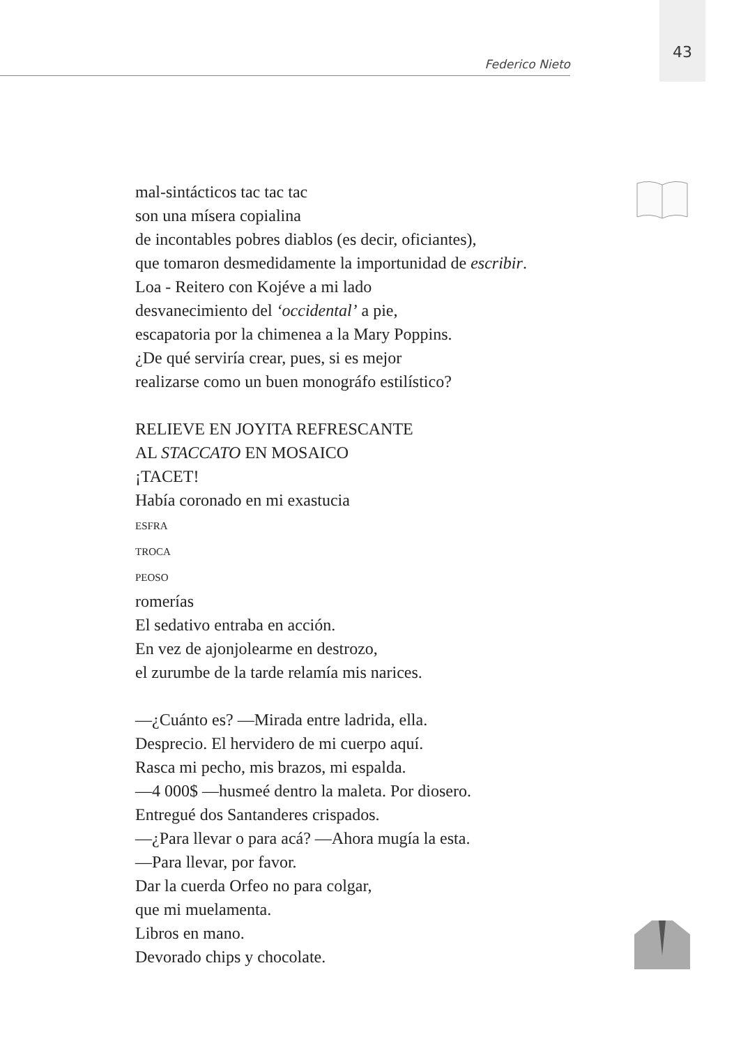43
Federico Nieto
mal-sintácticos tac tac tac
son una mísera copialina
de incontables pobres diablos (es decir, oficiantes),
que tomaron desmedidamente la importunidad de escribir.
Loa - Reitero con Kojéve a mi lado
desvanecimiento del ‘occidental’ a pie,
escapatoria por la chimenea a la Mary Poppins.
¿De qué serviría crear, pues, si es mejor
realizarse como un buen monográfo estilístico?
RELIEVE EN JOYITA REFRESCANTE
AL STACCATO EN MOSAICO
¡TACET!
Había coronado en mi exastucia
ESFRA
TROCA
PEOSO
romerías
El sedativo entraba en acción.
En vez de ajonjolearme en destrozo,
el zurumbe de la tarde relamía mis narices.
—¿Cuánto es? —Mirada entre ladrida, ella.
Desprecio. El hervidero de mi cuerpo aquí.
Rasca mi pecho, mis brazos, mi espalda.
—4 000$ —husmeé dentro la maleta. Por diosero.
Entregué dos Santanderes crispados.
—¿Para llevar o para acá? —Ahora mugía la esta.
—Para llevar, por favor.
Dar la cuerda Orfeo no para colgar,
que mi muelamenta.
Libros en mano.
Devorado chips y chocolate.